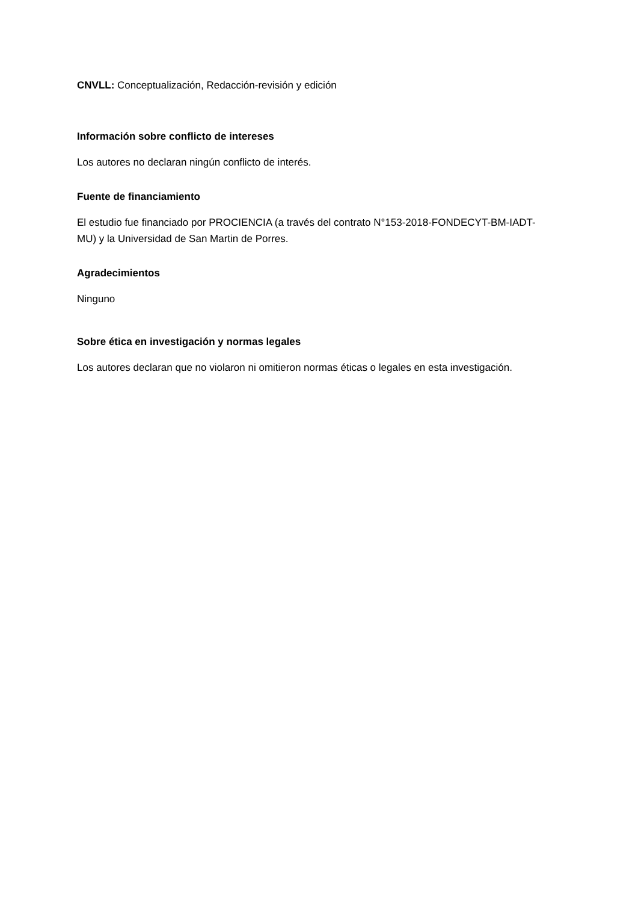CNVLL: Conceptualización, Redacción-revisión y edición
Información sobre conflicto de intereses
Los autores no declaran ningún conflicto de interés.
Fuente de financiamiento
El estudio fue financiado por PROCIENCIA (a través del contrato N°153-2018-FONDECYT-BM-IADT-MU) y la Universidad de San Martin de Porres.
Agradecimientos
Ninguno
Sobre ética en investigación y normas legales
Los autores declaran que no violaron ni omitieron normas éticas o legales en esta investigación.